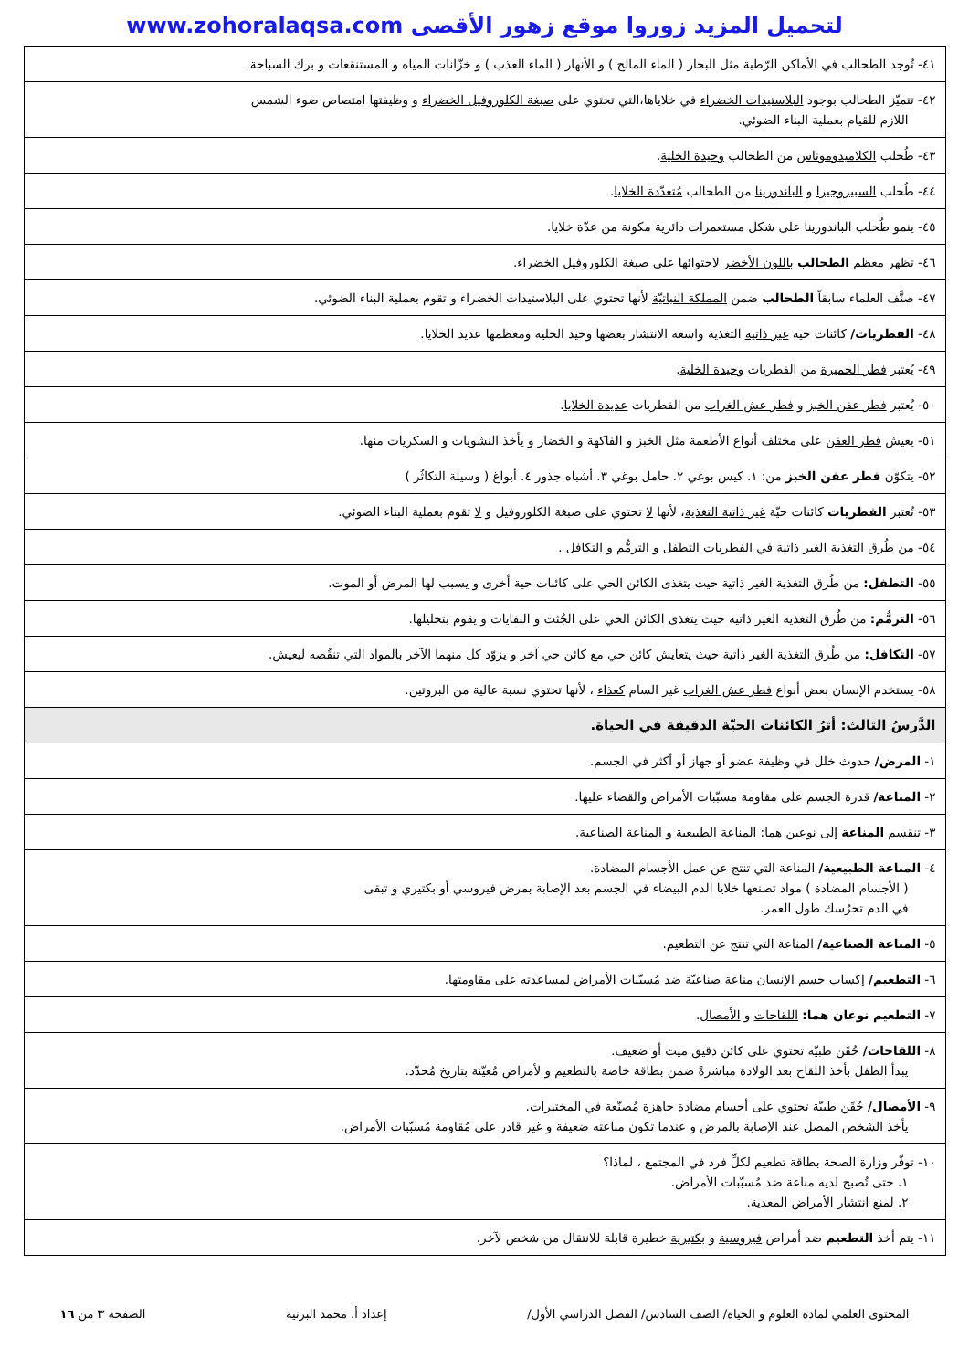لتحميل المزيد زوروا موقع زهور الأقصى www.zohoralaqsa.com
| ٤١- تُوجد الطحالب في الأماكن الرّطبة مثل البحار ( الماء المالح ) و الأنهار ( الماء العذب ) و خزّانات المياه و المستنقعات و برك السباحة. |
| ٤٢- تتميّز الطحالب بوجود البلاستيدات الخضراء في خلاياها،التي تحتوي على صبغة الكلوروفيل الخضراء و وظيفتها امتصاص ضوء الشمس اللازم للقيام بعملية البناء الضوئي. |
| ٤٣- طُحلب الكلاميدوموناس من الطحالب وحيدة الخلية . |
| ٤٤- طُحلب السبيروجيرا و الباندورينا من الطحالب مُتعدّدة الخلايا . |
| ٤٥- ينمو طُحلب الباندورينا على شكل مستعمرات دائرية مكونة من عدّة خلايا. |
| ٤٦- تظهر معظم الطحالب باللون الأخضر لاحتوائها على صبغة الكلوروفيل الخضراء. |
| ٤٧- صنَّف العلماء سابقاً الطحالب ضمن المملكة النباتيّة لأنها تحتوي على البلاستيدات الخضراء و تقوم بعملية البناء الضوئي. |
| ٤٨- الفطريات/ كائنات حية غير ذاتية التغذية واسعة الانتشار بعضها وحيد الخلية ومعظمها عديد الخلايا. |
| ٤٩- يُعتبر فطر الخميرة من الفطريات وحيدة الخلية . |
| ٥٠- يُعتبر فطر عفن الخبز و فطر عش الغراب من الفطريات عديدة الخلايا . |
| ٥١- يعيش فطر العفن على مختلف أنواع الأطعمة مثل الخبز و الفاكهة و الخضار و يأخذ النشويات و السكريات منها. |
| ٥٢- يتكوّن فطر عفن الخبز من: ١. كيس بوغي ٢. حامل بوغي ٣. أشباه جذور ٤. أبواغ ( وسيلة التكاثُر ) |
| ٥٣- تُعتبر الفطريات كائنات حيّة غير ذاتية التغذية ، لأنها لا تحتوي على صبغة الكلوروفيل و لا تقوم بعملية البناء الضوئي. |
| ٥٤- من طُرق التغذية الغير ذاتية في الفطريات التطفل و الترمُّم و التكافل . |
| ٥٥- التطفل: من طُرق التغذية الغير ذاتية حيث يتغذى الكائن الحي على كائنات حية أخرى و يسبب لها المرض أو الموت. |
| ٥٦- الترمُّم: من طُرق التغذية الغير ذاتية حيث يتغذى الكائن الحي على الجُثث و النفايات و يقوم بتحليلها. |
| ٥٧- التكافل: من طُرق التغذية الغير ذاتية حيث يتعايش كائن حي مع كائن حي آخر و يزوّد كل منهما الآخر بالمواد التي تنقُصه ليعيش. |
| ٥٨- يستخدم الإنسان بعض أنواع فطر عش الغراب غير السام كغذاء ، لأنها تحتوي نسبة عالية من البروتين. |
| الدَّرسُ الثالث: أثرُ الكائنات الحيّة الدقيقة في الحياة. |
| ١- المرض/ حدوث خلل في وظيفة عضو أو جهاز أو أكثر في الجسم. |
| ٢- المناعة/ قدرة الجسم على مقاومة مسبّبات الأمراض والقضاء عليها. |
| ٣- تنقسم المناعة إلى نوعين هما: المناعة الطبيعية و المناعة الصناعية . |
| ٤- المناعة الطبيعية/ المناعة التي تنتج عن عمل الأجسام المضادة. ( الأجسام المضادة ) مواد تصنعها خلايا الدم البيضاء في الجسم بعد الإصابة بمرض فيروسي أو بكتيري و تبقى في الدم تحرُسك طول العمر. |
| ٥- المناعة الصناعية/ المناعة التي تنتج عن التطعيم. |
| ٦- التطعيم/ إكساب جسم الإنسان مناعة صناعيّة ضد مُسبّبات الأمراض لمساعدته على مقاومتها. |
| ٧- التطعيم نوعان هما: اللقاحات و الأمصال . |
| ٨- اللقاحات/ حُقَن طبيّة تحتوي على كائن دقيق ميت أو ضعيف. يبدأ الطفل بأخذ اللقاح بعد الولادة مباشرةً ضمن بطاقة خاصة بالتطعيم و لأمراض مُعيّنة بتاريخ مُحدّد. |
| ٩- الأمصال/ حُقَن طبيّة تحتوي على أجسام مضادة جاهزة مُصنّعة في المختبرات. يأخذ الشخص المصل عند الإصابة بالمرض و عندما تكون مناعته ضعيفة و غير قادر على مُقاومة مُسبّبات الأمراض. |
| ١٠- توفّر وزارة الصحة بطاقة تطعيم لكلِّ فرد في المجتمع ، لماذا؟ ١. حتى تُصبح لديه مناعة ضد مُسبّبات الأمراض. ٢. لمنع انتشار الأمراض المعدية. |
| ١١- يتم أخذ التطعيم ضد أمراض فيروسية و بكتيرية خطيرة قابلة للانتقال من شخص لآخر. |
المحتوى العلمي لمادة العلوم و الحياة/ الصف السادس/ الفصل الدراسي الأول/ إعداد أ. محمد البرنية الصفحة ٣ من ١٦